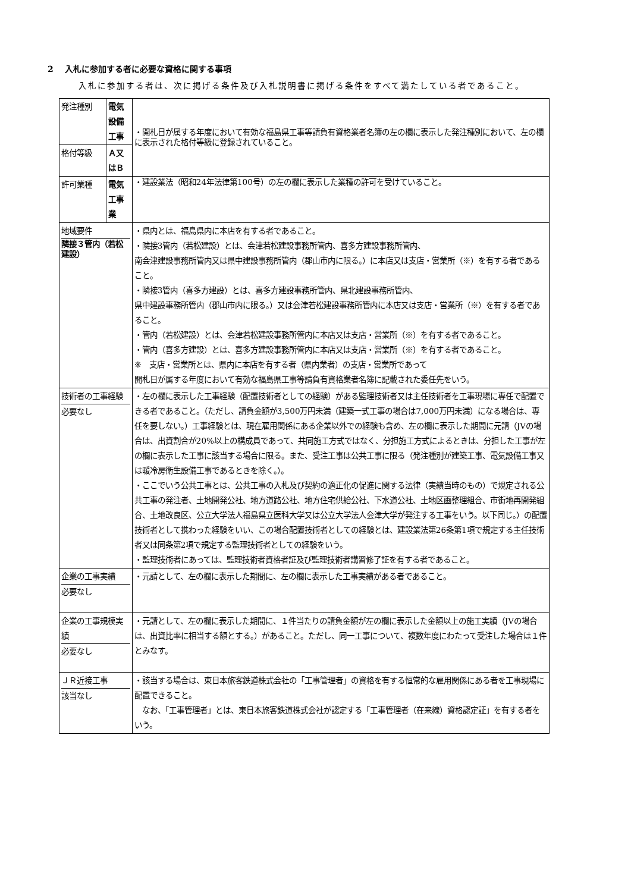2　 入札に参加する者に必要な資格に関する事項
入札に参加する者は、次に掲げる条件及び入札説明書に掲げる条件をすべて満たしている者であること。
| 発注種別 | 電気設備工事 | | ・開札日が属する年度において有効な福島県工事等請負有資格業者名簿の左の欄に表示した発注種別において、左の欄に表示された格付等級に登録されていること。 |
| 格付等級 | Ａ又はＢ | | |
| 許可業種 | 電気工事業 | | ・建設業法（昭和24年法律第100号）の左の欄に表示した業種の許可を受けていること。 |
| 地域要件 隣接３管内（若松建設） | | ・県内とは、福島県内に本店を有する者であること。 ・隣接3管内（若松建設）とは、会津若松建設事務所管内、喜多方建設事務所管内、 南会津建設事務所管内又は県中建設事務所管内（郡山市内に限る。）に本店又は支店・営業所（※）を有する者であること。 ・隣接3管内（喜多方建設）とは、喜多方建設事務所管内、県北建設事務所管内、 県中建設事務所管内（郡山市内に限る。）又は会津若松建設事務所管内に本店又は支店・営業所（※）を有する者であること。 ・管内（若松建設）とは、会津若松建設事務所管内に本店又は支店・営業所（※）を有する者であること。 ・管内（喜多方建設）とは、喜多方建設事務所管内に本店又は支店・営業所（※）を有する者であること。 ※ 支店・営業所とは、県内に本店を有する者（県内業者）の支店・営業所であって 開札日が属する年度において有効な福島県工事等請負有資格業者名簿に記載された委任先をいう。 | |
| 技術者の工事経験 必要なし | | ・左の欄に表示した工事経験（配置技術者としての経験）がある監理技術者又は主任技術者を工事現場に専任で配置できる者であること。（ただし、請負金額が3,500万円未満（建築一式工事の場合は7,000万円未満）になる場合は、専任を要しない。）工事経験とは、現在雇用関係にある企業以外での経験も含め、左の欄に表示した期間に元請（JVの場合は、出資割合が20%以上の構成員であって、共同施工方式ではなく、分担施工方式によるときは、分担した工事が左の欄に表示した工事に該当する場合に限る。また、受注工事は公共工事に限る（発注種別が建築工事、電気設備工事又は暖冷房衛生設備工事であるときを除く。）。 ・ここでいう公共工事とは、公共工事の入札及び契約の適正化の促進に関する法律（実績当時のもの）で規定される公共工事の発注者、土地開発公社、地方道路公社、地方住宅供給公社、下水道公社、土地区画整理組合、市街地再開発組合、土地改良区、公立大学法人福島県立医科大学又は公立大学法人会津大学が発注する工事をいう。以下同じ。）の配置技術者として携わった経験をいい、この場合配置技術者としての経験とは、建設業法第26条第1項で規定する主任技術者又は同条第2項で規定する監理技術者としての経験をいう。 ・監理技術者にあっては、監理技術者資格者証及び監理技術者講習修了証を有する者であること。 | |
| 企業の工事実績 必要なし | | ・元請として、左の欄に表示した期間に、左の欄に表示した工事実績がある者であること。 | |
| 企業の工事規模実績 必要なし | | ・元請として、左の欄に表示した期間に、１件当たりの請負金額が左の欄に表示した金額以上の施工実績（JVの場合は、出資比率に相当する額とする。）があること。ただし、同一工事について、複数年度にわたって受注した場合は１件とみなす。 | |
| ＪＲ近接工事 該当なし | | ・該当する場合は、東日本旅客鉄道株式会社の「工事管理者」の資格を有する恒常的な雇用関係にある者を工事現場に配置できること。 なお、「工事管理者」とは、東日本旅客鉄道株式会社が認定する「工事管理者（在来線）資格認定証」を有する者をいう。 | |